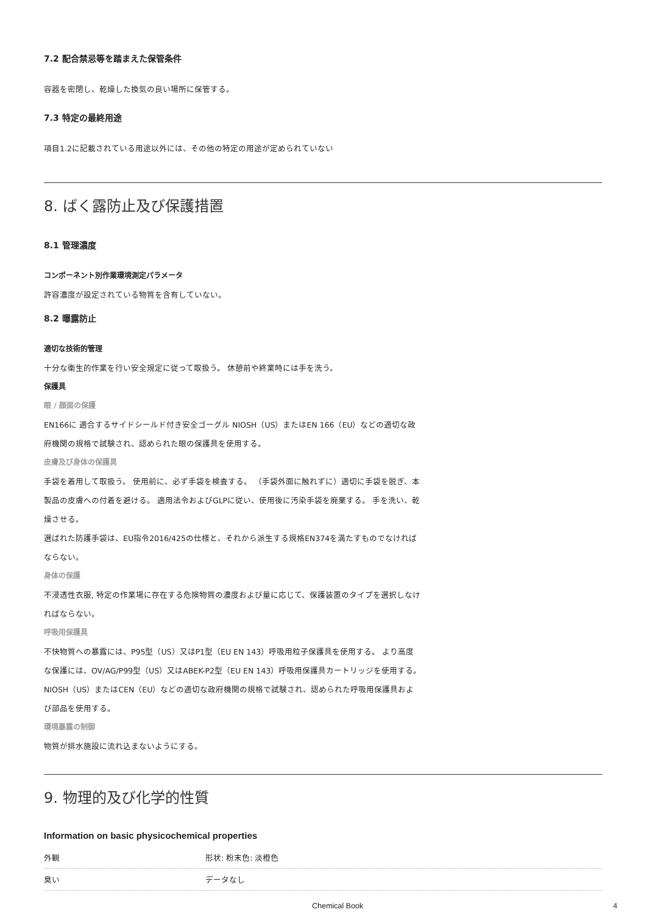7.2 配合禁忌等を踏まえた保管条件
容器を密閉し、乾燥した換気の良い場所に保管する。
7.3 特定の最終用途
項目1.2に記載されている用途以外には、その他の特定の用途が定められていない
8. ばく露防止及び保護措置
8.1 管理濃度
コンポーネント別作業環境測定パラメータ
許容濃度が設定されている物質を含有していない。
8.2 曝露防止
適切な技術的管理
十分な衛生的作業を行い安全規定に従って取扱う。 休憩前や終業時には手を洗う。
保護具
眼 / 顔面の保護
EN166に 適合するサイドシールド付き安全ゴーグル NIOSH（US）またはEN 166（EU）などの適切な政府機関の規格で試験され、認められた眼の保護具を使用する。
皮膚及び身体の保護具
手袋を着用して取扱う。 使用前に、必ず手袋を検査する。 （手袋外面に触れずに）適切に手袋を脱ぎ、本製品の皮膚への付着を避ける。 適用法令およびGLPに従い、使用後に汚染手袋を廃棄する。 手を洗い、乾燥させる。
選ばれた防護手袋は、EU指令2016/425の仕様と、それから派生する規格EN374を満たすものでなければならない。
身体の保護
不浸透性衣服, 特定の作業場に存在する危険物質の濃度および量に応じて、保護装置のタイプを選択しなければならない。
呼吸用保護具
不快物質への暴露には、P95型（US）又はP1型（EU EN 143）呼吸用粒子保護具を使用する。 より高度な保護には、OV/AG/P99型（US）又はABEK-P2型（EU EN 143）呼吸用保護具カートリッジを使用する。 NIOSH（US）またはCEN（EU）などの適切な政府機関の規格で試験され、認められた呼吸用保護具および部品を使用する。
環境暴露の制御
物質が排水施設に流れ込まないようにする。
9. 物理的及び化学的性質
Information on basic physicochemical properties
| 外観 | 形状: 粉末色: 淡橙色 |
| 臭い | データなし |
Chemical Book 4